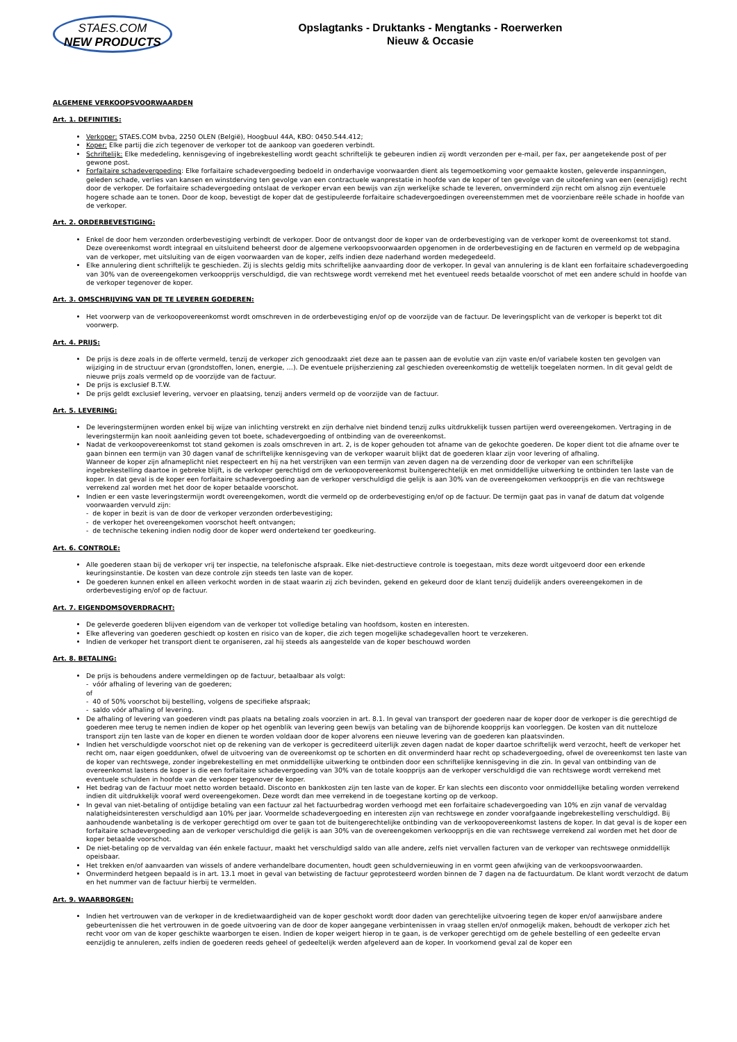STAES.COM
NEW PRODUCTS
Opslagtanks - Druktanks - Mengtanks - Roerwerken
Nieuw & Occasie
ALGEMENE VERKOOPSVOORWAARDEN
Art. 1. DEFINITIES:
Verkoper: STAES.COM bvba, 2250 OLEN (België), Hoogbuul 44A, KBO: 0450.544.412;
Koper: Elke partij die zich tegenover de verkoper tot de aankoop van goederen verbindt.
Schriftelijk: Elke mededeling, kennisgeving of ingebrekestelling wordt geacht schriftelijk te gebeuren indien zij wordt verzonden per e-mail, per fax, per aangetekende post of per gewone post.
Forfaitaire schadevergoeding: Elke forfaitaire schadevergoeding bedoeld in onderhavige voorwaarden dient als tegemoetkoming voor gemaakte kosten, geleverde inspanningen, geleden schade, verlies van kansen en winstderving ten gevolge van een contractuele wanprestatie in hoofde van de koper of ten gevolge van de uitoefening van een (eenzijdig) recht door de verkoper. De forfaitaire schadevergoeding ontslaat de verkoper ervan een bewijs van zijn werkelijke schade te leveren, onverminderd zijn recht om alsnog zijn eventuele hogere schade aan te tonen. Door de koop, bevestigt de koper dat de gestipuleerde forfaitaire schadevergoedingen overeenstemmen met de voorzienbare reële schade in hoofde van de verkoper.
Art. 2. ORDERBEVESTIGING:
Enkel de door hem verzonden orderbevestiging verbindt de verkoper. Door de ontvangst door de koper van de orderbevestiging van de verkoper komt de overeenkomst tot stand. Deze overeenkomst wordt integraal en uitsluitend beheerst door de algemene verkoopsvoorwaarden opgenomen in de orderbevestiging en de facturen en vermeld op de webpagina van de verkoper, met uitsluiting van de eigen voorwaarden van de koper, zelfs indien deze naderhand worden medegedeeld.
Elke annulering dient schriftelijk te geschieden. Zij is slechts geldig mits schriftelijke aanvaarding door de verkoper. In geval van annulering is de klant een forfaitaire schadevergoeding van 30% van de overeengekomen verkoopprijs verschuldigd, die van rechtswege wordt verrekend met het eventueel reeds betaalde voorschot of met een andere schuld in hoofde van de verkoper tegenover de koper.
Art. 3. OMSCHRIJVING VAN DE TE LEVEREN GOEDEREN:
Het voorwerp van de verkoopovereenkomst wordt omschreven in de orderbevestiging en/of op de voorzijde van de factuur. De leveringsplicht van de verkoper is beperkt tot dit voorwerp.
Art. 4. PRIJS:
De prijs is deze zoals in de offerte vermeld, tenzij de verkoper zich genoodzaakt ziet deze aan te passen aan de evolutie van zijn vaste en/of variabele kosten ten gevolgen van wijziging in de structuur ervan (grondstoffen, lonen, energie, …). De eventuele prijsherziening zal geschieden overeenkomstig de wettelijk toegelaten normen. In dit geval geldt de nieuwe prijs zoals vermeld op de voorzijde van de factuur.
De prijs is exclusief B.T.W.
De prijs geldt exclusief levering, vervoer en plaatsing, tenzij anders vermeld op de voorzijde van de factuur.
Art. 5. LEVERING:
De leveringstermijnen worden enkel bij wijze van inlichting verstrekt en zijn derhalve niet bindend tenzij zulks uitdrukkelijk tussen partijen werd overeengekomen. Vertraging in de leveringstermijn kan nooit aanleiding geven tot boete, schadevergoeding of ontbinding van de overeenkomst.
Nadat de verkoopovereenkomst tot stand gekomen is zoals omschreven in art. 2, is de koper gehouden tot afname van de gekochte goederen. De koper dient tot die afname over te gaan binnen een termijn van 30 dagen vanaf de schriftelijke kennisgeving van de verkoper waaruit blijkt dat de goederen klaar zijn voor levering of afhaling.
Wanneer de koper zijn afnameplicht niet respecteert en hij na het verstrijken van een termijn van zeven dagen na de verzending door de verkoper van een schriftelijke ingebrekestelling daartoe in gebreke blijft, is de verkoper gerechtigd om de verkoopovereenkomst buitengerechtelijk en met onmiddellijke uitwerking te ontbinden ten laste van de koper. In dat geval is de koper een forfaitaire schadevergoeding aan de verkoper verschuldigd die gelijk is aan 30% van de overeengekomen verkoopprijs en die van rechtswege verrekend zal worden met het door de koper betaalde voorschot.
Indien er een vaste leveringstermijn wordt overeengekomen, wordt die vermeld op de orderbevestiging en/of op de factuur. De termijn gaat pas in vanaf de datum dat volgende voorwaarden vervuld zijn:
- de koper in bezit is van de door de verkoper verzonden orderbevestiging;
- de verkoper het overeengekomen voorschot heeft ontvangen;
- de technische tekening indien nodig door de koper werd ondertekend ter goedkeuring.
Art. 6. CONTROLE:
Alle goederen staan bij de verkoper vrij ter inspectie, na telefonische afspraak. Elke niet-destructieve controle is toegestaan, mits deze wordt uitgevoerd door een erkende keuringsinstantie. De kosten van deze controle zijn steeds ten laste van de koper.
De goederen kunnen enkel en alleen verkocht worden in de staat waarin zij zich bevinden, gekend en gekeurd door de klant tenzij duidelijk anders overeengekomen in de orderbevestiging en/of op de factuur.
Art. 7. EIGENDOMSOVERDRACHT:
De geleverde goederen blijven eigendom van de verkoper tot volledige betaling van hoofdsom, kosten en interesten.
Elke aflevering van goederen geschiedt op kosten en risico van de koper, die zich tegen mogelijke schadegevallen hoort te verzekeren.
Indien de verkoper het transport dient te organiseren, zal hij steeds als aangestelde van de koper beschouwd worden
Art. 8. BETALING:
De prijs is behoudens andere vermeldingen op de factuur, betaalbaar als volgt:
- vóór afhaling of levering van de goederen;
of
- 40 of 50% voorschot bij bestelling, volgens de specifieke afspraak;
- saldo vóór afhaling of levering.
De afhaling of levering van goederen vindt pas plaats na betaling zoals voorzien in art. 8.1. In geval van transport der goederen naar de koper door de verkoper is die gerechtigd de goederen mee terug te nemen indien de koper op het ogenblik van levering geen bewijs van betaling van de bijhorende koopprijs kan voorleggen. De kosten van dit nutteloze transport zijn ten laste van de koper en dienen te worden voldaan door de koper alvorens een nieuwe levering van de goederen kan plaatsvinden.
Indien het verschuldigde voorschot niet op de rekening van de verkoper is gecrediteerd uiterlijk zeven dagen nadat de koper daartoe schriftelijk werd verzocht, heeft de verkoper het recht om, naar eigen goeddunken, ofwel de uitvoering van de overeenkomst op te schorten en dit onverminderd haar recht op schadevergoeding, ofwel de overeenkomst ten laste van de koper van rechtswege, zonder ingebrekestelling en met onmiddellijke uitwerking te ontbinden door een schriftelijke kennisgeving in die zin. In geval van ontbinding van de overeenkomst lastens de koper is die een forfaitaire schadevergoeding van 30% van de totale koopprijs aan de verkoper verschuldigd die van rechtswege wordt verrekend met eventuele schulden in hoofde van de verkoper tegenover de koper.
Het bedrag van de factuur moet netto worden betaald. Disconto en bankkosten zijn ten laste van de koper. Er kan slechts een disconto voor onmiddellijke betaling worden verrekend indien dit uitdrukkelijk vooraf werd overeengekomen. Deze wordt dan mee verrekend in de toegestane korting op de verkoop.
In geval van niet-betaling of ontijdige betaling van een factuur zal het factuurbedrag worden verhoogd met een forfaitaire schadevergoeding van 10% en zijn vanaf de vervaldag nalatigheidsinteresten verschuldigd aan 10% per jaar. Voormelde schadevergoeding en interesten zijn van rechtswege en zonder voorafgaande ingebrekestelling verschuldigd. Bij aanhoudende wanbetaling is de verkoper gerechtigd om over te gaan tot de buitengerechtelijke ontbinding van de verkoopovereenkomst lastens de koper. In dat geval is de koper een forfaitaire schadevergoeding aan de verkoper verschuldigd die gelijk is aan 30% van de overeengekomen verkoopprijs en die van rechtswege verrekend zal worden met het door de koper betaalde voorschot.
De niet-betaling op de vervaldag van één enkele factuur, maakt het verschuldigd saldo van alle andere, zelfs niet vervallen facturen van de verkoper van rechtswege onmiddellijk opeisbaar.
Het trekken en/of aanvaarden van wissels of andere verhandelbare documenten, houdt geen schuldvernieuwing in en vormt geen afwijking van de verkoopsvoorwaarden.
Onverminderd hetgeen bepaald is in art. 13.1 moet in geval van betwisting de factuur geprotesteerd worden binnen de 7 dagen na de factuurdatum. De klant wordt verzocht de datum en het nummer van de factuur hierbij te vermelden.
Art. 9. WAARBORGEN:
Indien het vertrouwen van de verkoper in de kredietwaardigheid van de koper geschokt wordt door daden van gerechtelijke uitvoering tegen de koper en/of aanwijsbare andere gebeurtenissen die het vertrouwen in de goede uitvoering van de door de koper aangegane verbintenissen in vraag stellen en/of onmogelijk maken, behoudt de verkoper zich het recht voor om van de koper geschikte waarborgen te eisen. Indien de koper weigert hierop in te gaan, is de verkoper gerechtigd om de gehele bestelling of een gedeelte ervan eenzijdig te annuleren, zelfs indien de goederen reeds geheel of gedeeltelijk werden afgeleverd aan de koper. In voorkomend geval zal de koper een